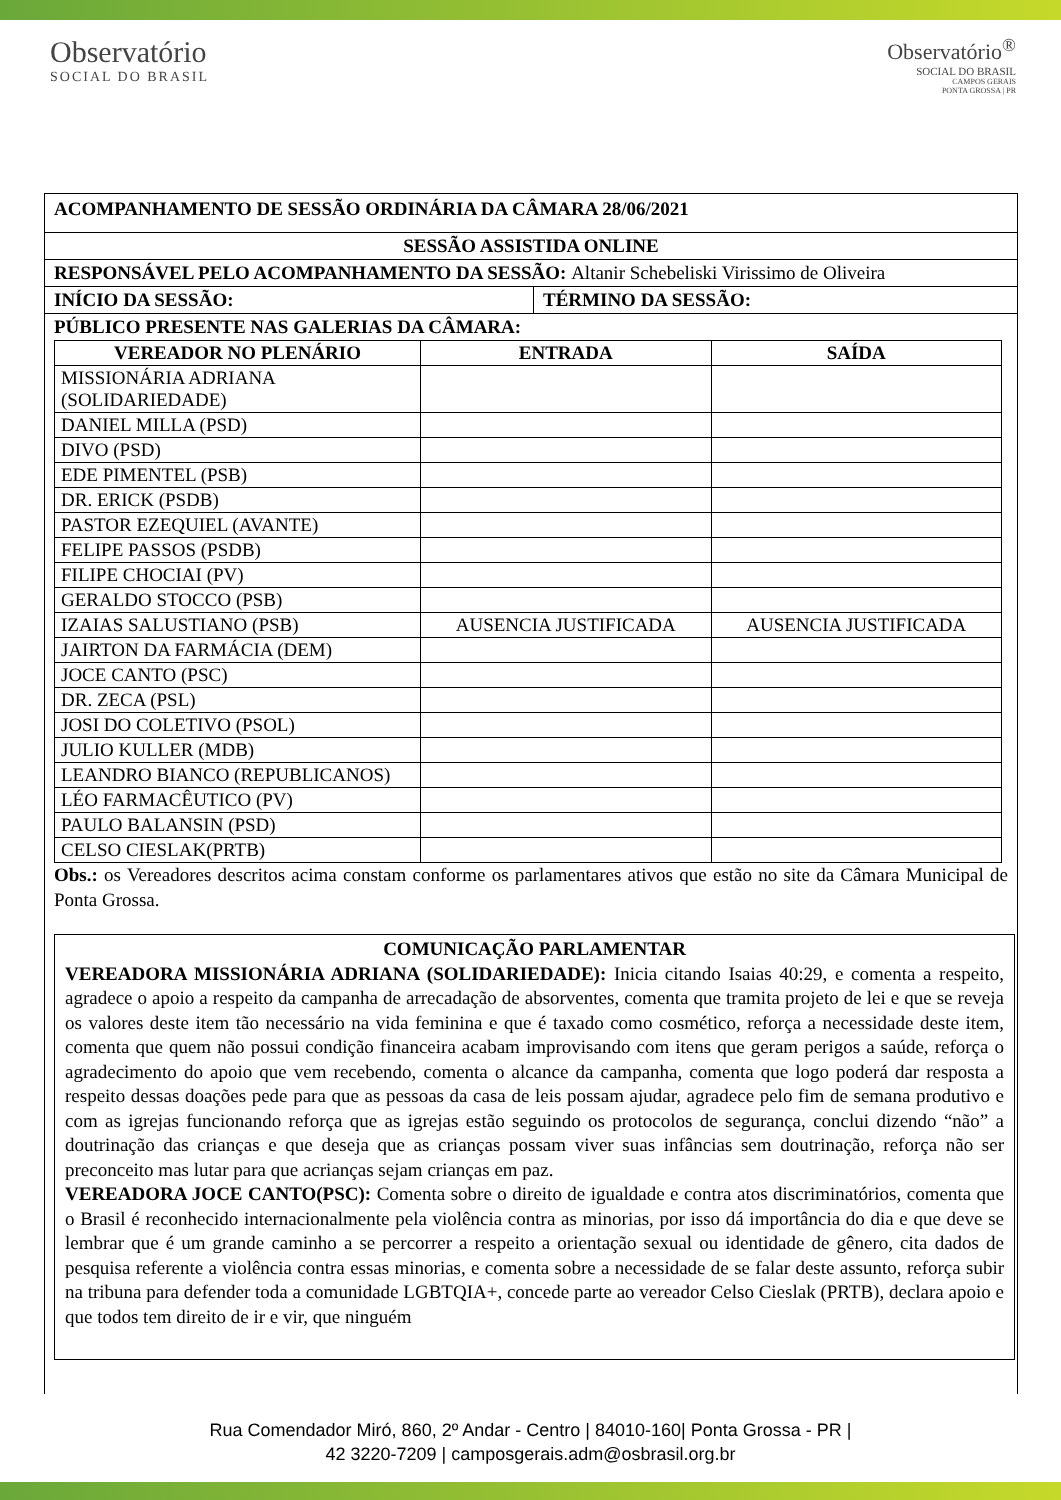Observatório
SOCIAL DO BRASIL
Observatório<sup>®</sup>
SOCIAL DO BRASIL
CAMPOS GERAIS
PONTA GROSSA | PR
ACOMPANHAMENTO DE SESSÃO ORDINÁRIA DA CÂMARA 28/06/2021
SESSÃO ASSISTIDA ONLINE
RESPONSÁVEL PELO ACOMPANHAMENTO DA SESSÃO: Altanir Schebeliski Virissimo de Oliveira
INÍCIO DA SESSÃO: TÉRMINO DA SESSÃO:
PÚBLICO PRESENTE NAS GALERIAS DA CÂMARA:
| VEREADOR NO PLENÁRIO | ENTRADA | SAÍDA |
| --- | --- | --- |
| MISSIONÁRIA ADRIANA (SOLIDARIEDADE) | | |
| DANIEL MILLA (PSD) | | |
| DIVO (PSD) | | |
| EDE PIMENTEL (PSB) | | |
| DR. ERICK (PSDB) | | |
| PASTOR EZEQUIEL (AVANTE) | | |
| FELIPE PASSOS (PSDB) | | |
| FILIPE CHOCIAI (PV) | | |
| GERALDO STOCCO (PSB) | | |
| IZAIAS SALUSTIANO (PSB) | AUSENCIA JUSTIFICADA | AUSENCIA JUSTIFICADA |
| JAIRTON DA FARMÁCIA (DEM) | | |
| JOCE CANTO (PSC) | | |
| DR. ZECA (PSL) | | |
| JOSI DO COLETIVO (PSOL) | | |
| JULIO KULLER (MDB) | | |
| LEANDRO BIANCO (REPUBLICANOS) | | |
| LÉO FARMACÊUTICO (PV) | | |
| PAULO BALANSIN (PSD) | | |
| CELSO CIESLAK(PRTB) | | |
Obs.: os Vereadores descritos acima constam conforme os parlamentares ativos que estão no site da Câmara Municipal de Ponta Grossa.
COMUNICAÇÃO PARLAMENTAR
VEREADORA MISSIONÁRIA ADRIANA (SOLIDARIEDADE): Inicia citando Isaias 40:29, e comenta a respeito, agradece o apoio a respeito da campanha de arrecadação de absorventes, comenta que tramita projeto de lei e que se reveja os valores deste item tão necessário na vida feminina e que é taxado como cosmético, reforça a necessidade deste item, comenta que quem não possui condição financeira acabam improvisando com itens que geram perigos a saúde, reforça o agradecimento do apoio que vem recebendo, comenta o alcance da campanha, comenta que logo poderá dar resposta a respeito dessas doações pede para que as pessoas da casa de leis possam ajudar, agradece pelo fim de semana produtivo e com as igrejas funcionando reforça que as igrejas estão seguindo os protocolos de segurança, conclui dizendo “não” a doutrinação das crianças e que deseja que as crianças possam viver suas infâncias sem doutrinação, reforça não ser preconceito mas lutar para que acrianças sejam crianças em paz.
VEREADORA JOCE CANTO(PSC): Comenta sobre o direito de igualdade e contra atos discriminatórios, comenta que o Brasil é reconhecido internacionalmente pela violência contra as minorias, por isso dá importância do dia e que deve se lembrar que é um grande caminho a se percorrer a respeito a orientação sexual ou identidade de gênero, cita dados de pesquisa referente a violência contra essas minorias, e comenta sobre a necessidade de se falar deste assunto, reforça subir na tribuna para defender toda a comunidade LGBTQIA+, concede parte ao vereador Celso Cieslak (PRTB), declara apoio e que todos tem direito de ir e vir, que ninguém
Rua Comendador Miró, 860, 2º Andar - Centro | 84010-160| Ponta Grossa - PR |
42 3220-7209 | camposgerais.adm@osbrasil.org.br